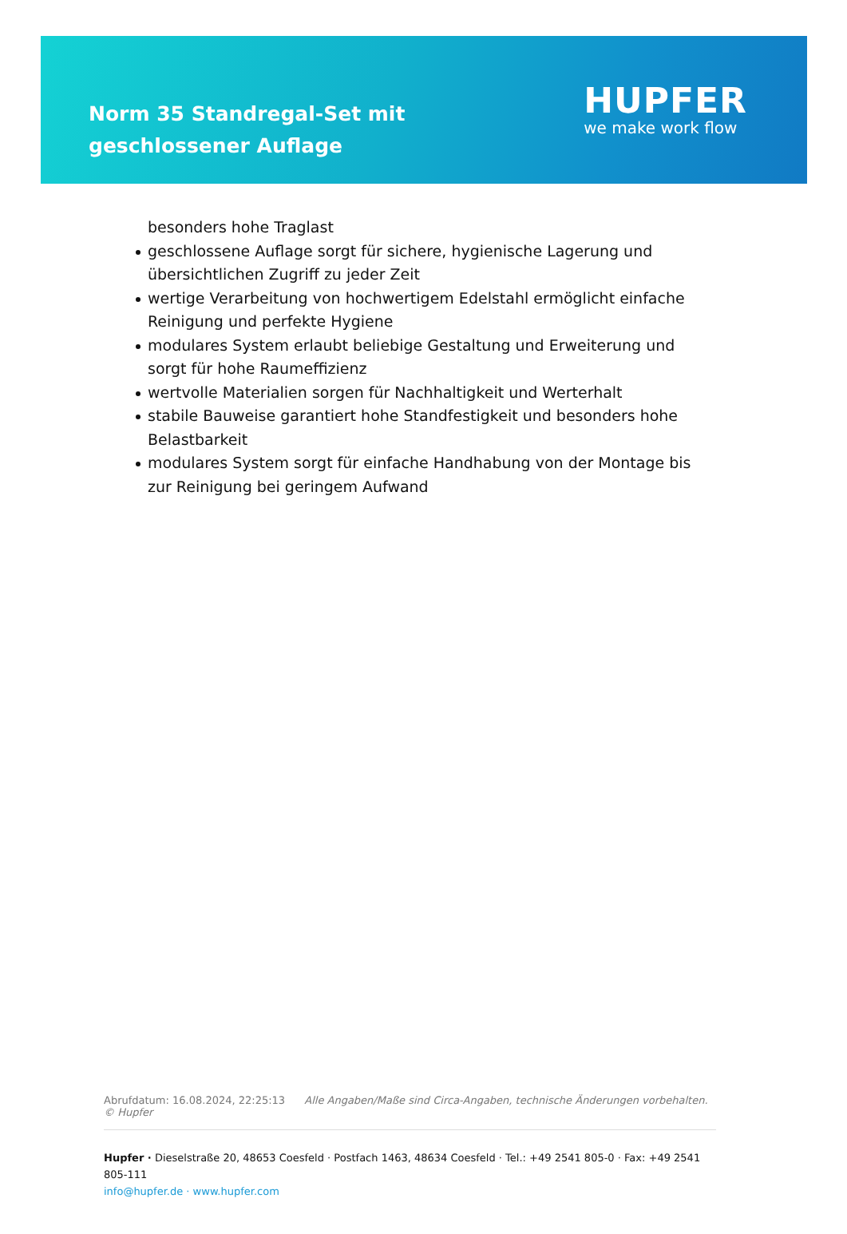Norm 35 Standregal-Set mit geschlossener Auflage
HUPFER
we make work flow
besonders hohe Traglast
geschlossene Auflage sorgt für sichere, hygienische Lagerung und übersichtlichen Zugriff zu jeder Zeit
wertige Verarbeitung von hochwertigem Edelstahl ermöglicht einfache Reinigung und perfekte Hygiene
modulares System erlaubt beliebige Gestaltung und Erweiterung und sorgt für hohe Raumeffizienz
wertvolle Materialien sorgen für Nachhaltigkeit und Werterhalt
stabile Bauweise garantiert hohe Standfestigkeit und besonders hohe Belastbarkeit
modulares System sorgt für einfache Handhabung von der Montage bis zur Reinigung bei geringem Aufwand
Abrufdatum: 16.08.2024, 22:25:13 Alle Angaben/Maße sind Circa-Angaben, technische Änderungen vorbehalten. © Hupfer
Hupfer · Dieselstraße 20, 48653 Coesfeld · Postfach 1463, 48634 Coesfeld · Tel.: +49 2541 805-0 · Fax: +49 2541 805-111
info@hupfer.de · www.hupfer.com